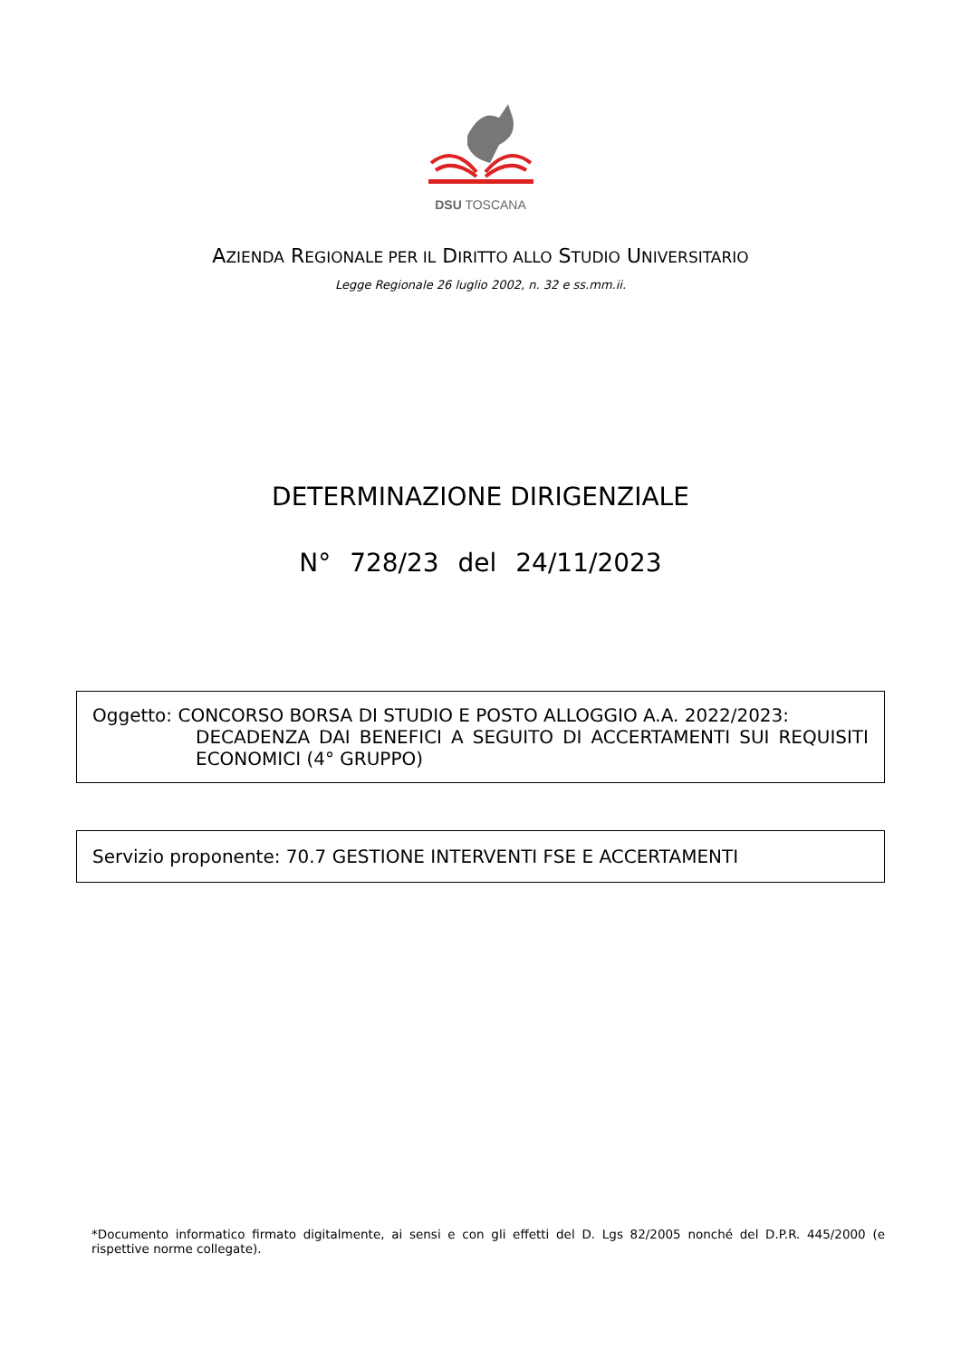DSU TOSCANA
AZIENDA REGIONALE PER IL DIRITTO ALLO STUDIO UNIVERSITARIO
Legge Regionale 26 luglio 2002, n. 32 e ss.mm.ii.
DETERMINAZIONE DIRIGENZIALE
N° 728/23 del 24/11/2023
Oggetto: CONCORSO BORSA DI STUDIO E POSTO ALLOGGIO A.A. 2022/2023:
DECADENZA DAI BENEFICI A SEGUITO DI ACCERTAMENTI SUI REQUISITI ECONOMICI (4° GRUPPO)
Servizio proponente: 70.7 GESTIONE INTERVENTI FSE E ACCERTAMENTI
*Documento informatico firmato digitalmente, ai sensi e con gli effetti del D. Lgs 82/2005 nonché del D.P.R. 445/2000 (e rispettive norme collegate).